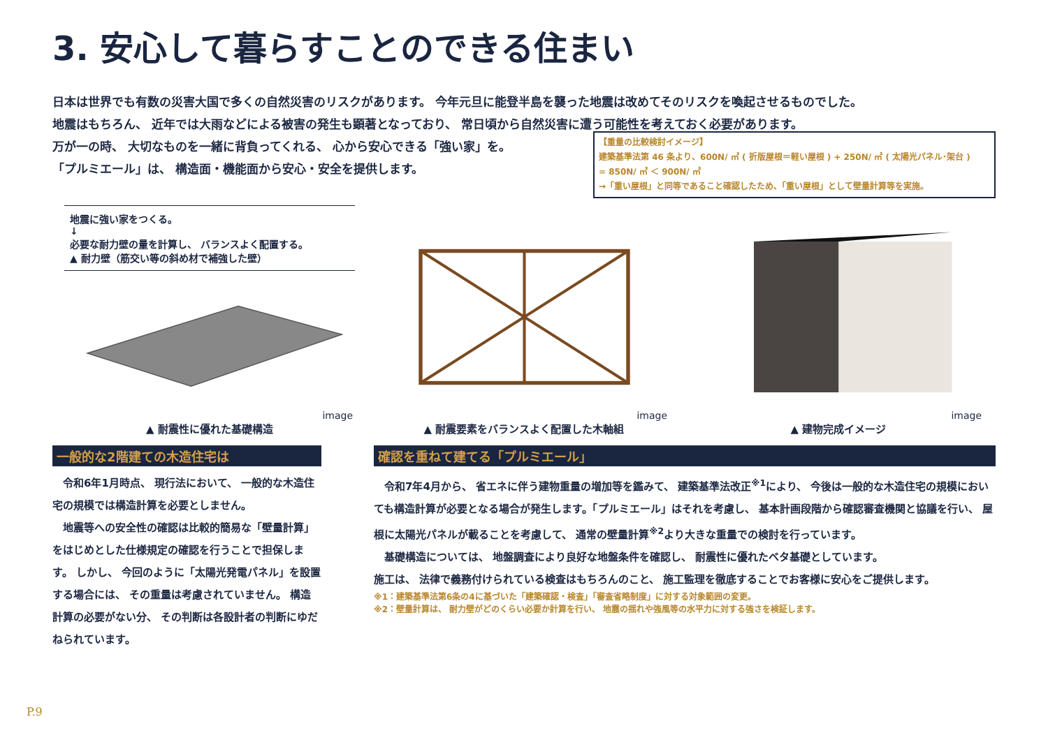3. 安心して暮らすことのできる住まい
日本は世界でも有数の災害大国で多くの自然災害のリスクがあります。 今年元旦に能登半島を襲った地震は改めてそのリスクを喚起させるものでした。
地震はもちろん、 近年では大雨などによる被害の発生も顕著となっており、 常日頃から自然災害に遭う可能性を考えておく必要があります。
万が一の時、 大切なものを一緒に背負ってくれる、 心から安心できる「強い家」を。
「プルミエール」は、 構造面・機能面から安心・安全を提供します。
【重量の比較検討イメージ】
建築基準法第 46 条より、600N/ ㎡ ( 折版屋根＝軽い屋根 ) + 250N/ ㎡ ( 太陽光パネル･架台 )
= 850N/ ㎡ ＜ 900N/ ㎡
→「重い屋根」と同等であること確認したため、「重い屋根」として壁量計算等を実施。
地震に強い家をつくる。
↓
必要な耐力壁の量を計算し、 バランスよく配置する。
▲ 耐力壁（筋交い等の斜め材で補強した壁）
image
▲ 耐震性に優れた基礎構造
image
▲ 耐震要素をバランスよく配置した木軸組
image
▲ 建物完成イメージ
一般的な2階建ての木造住宅は
　令和6年1月時点、 現行法において、 一般的な木造住宅の規模では構造計算を必要としません。
　地震等への安全性の確認は比較的簡易な「壁量計算」をはじめとした仕様規定の確認を行うことで担保します。 しかし、 今回のように「太陽光発電パネル」を設置する場合には、 その重量は考慮されていません。 構造計算の必要がない分、 その判断は各設計者の判断にゆだねられています。
確認を重ねて建てる「プルミエール」
　令和7年4月から、 省エネに伴う建物重量の増加等を鑑みて、 建築基準法改正<sup>※1</sup>により、 今後は一般的な木造住宅の規模においても構造計算が必要となる場合が発生します。「プルミエール」はそれを考慮し、 基本計画段階から確認審査機関と協議を行い、 屋根に太陽光パネルが載ることを考慮して、 通常の壁量計算<sup>※2</sup>より大きな重量での検討を行っています。
　基礎構造については、 地盤調査により良好な地盤条件を確認し、 耐震性に優れたベタ基礎としています。
施工は、 法律で義務付けられている検査はもちろんのこと、 施工監理を徹底することでお客様に安心をご提供します。
※1：建築基準法第6条の4に基づいた「建築確認・検査」「審査省略制度」に対する対象範囲の変更。
※2：壁量計算は、 耐力壁がどのくらい必要か計算を行い、 地震の揺れや強風等の水平力に対する強さを検証します。
P.9